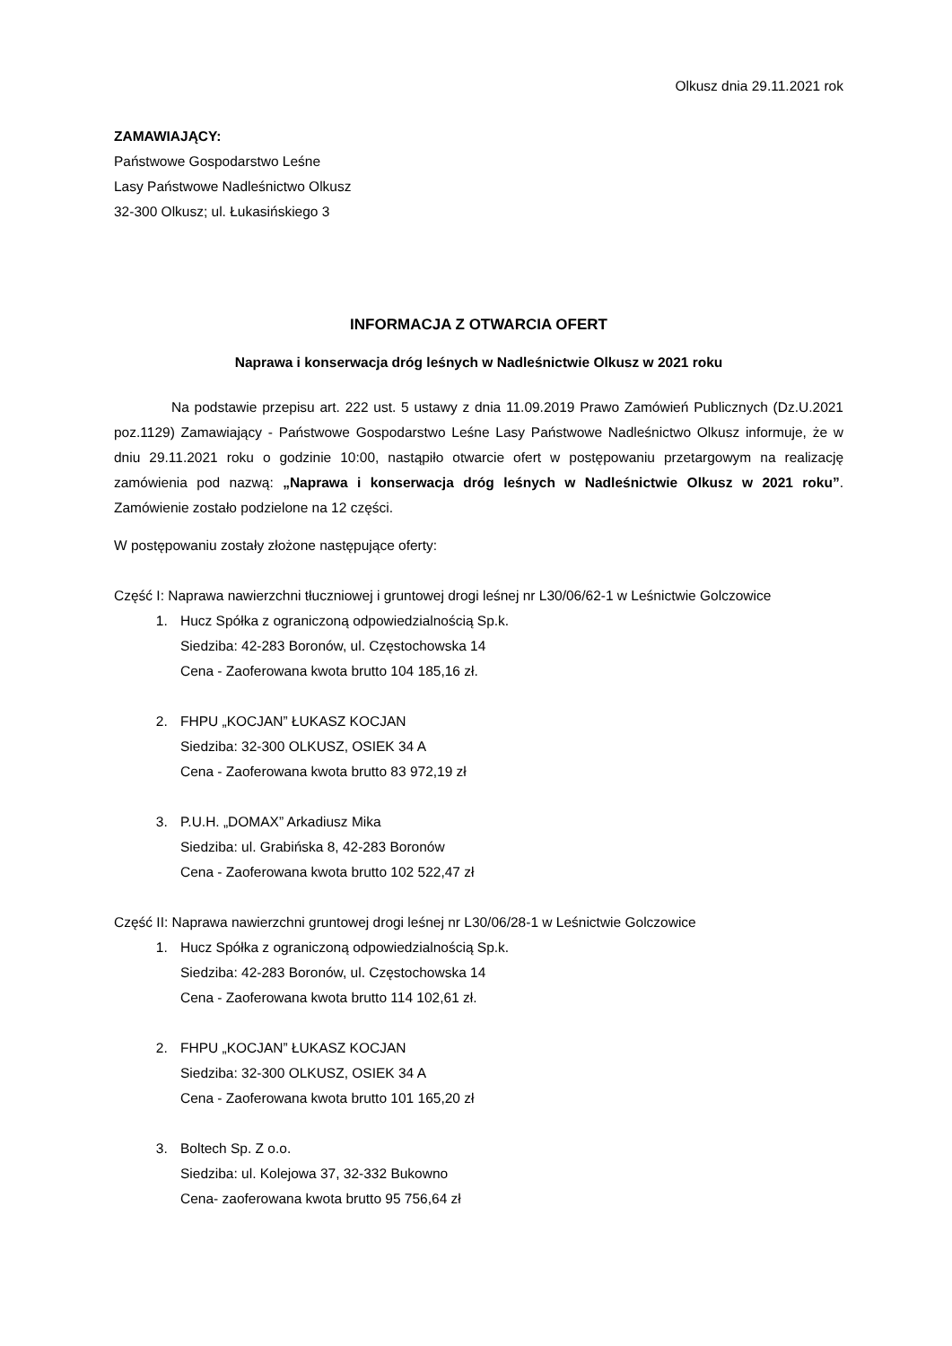Olkusz dnia 29.11.2021 rok
ZAMAWIAJĄCY:
Państwowe Gospodarstwo Leśne
Lasy Państwowe Nadleśnictwo Olkusz
32-300 Olkusz; ul. Łukasińskiego 3
INFORMACJA Z OTWARCIA OFERT
Naprawa i konserwacja dróg leśnych w Nadleśnictwie Olkusz w 2021 roku
Na podstawie przepisu art. 222 ust. 5 ustawy z dnia 11.09.2019 Prawo Zamówień Publicznych (Dz.U.2021 poz.1129) Zamawiający - Państwowe Gospodarstwo Leśne Lasy Państwowe Nadleśnictwo Olkusz informuje, że w dniu 29.11.2021 roku o godzinie 10:00, nastąpiło otwarcie ofert w postępowaniu przetargowym na realizację zamówienia pod nazwą: „Naprawa i konserwacja dróg leśnych w Nadleśnictwie Olkusz w 2021 roku”. Zamówienie zostało podzielone na 12 części.
W postępowaniu zostały złożone następujące oferty:
Część I: Naprawa nawierzchni tłuczniowej i gruntowej drogi leśnej nr L30/06/62-1 w Leśnictwie Golczowice
1. Hucz Spółka z ograniczoną odpowiedzialnością Sp.k.
Siedziba: 42-283 Boronów, ul. Częstochowska 14
Cena - Zaoferowana kwota brutto 104 185,16 zł.
2. FHPU „KOCJAN” ŁUKASZ KOCJAN
Siedziba: 32-300 OLKUSZ, OSIEK 34 A
Cena - Zaoferowana kwota brutto 83 972,19 zł
3. P.U.H. „DOMAX” Arkadiusz Mika
Siedziba: ul. Grabińska 8, 42-283 Boronów
Cena - Zaoferowana kwota brutto 102 522,47 zł
Część II: Naprawa nawierzchni gruntowej drogi leśnej nr L30/06/28-1 w Leśnictwie Golczowice
1. Hucz Spółka z ograniczoną odpowiedzialnością Sp.k.
Siedziba: 42-283 Boronów, ul. Częstochowska 14
Cena - Zaoferowana kwota brutto 114 102,61 zł.
2. FHPU „KOCJAN” ŁUKASZ KOCJAN
Siedziba: 32-300 OLKUSZ, OSIEK 34 A
Cena - Zaoferowana kwota brutto 101 165,20 zł
3. Boltech Sp. Z o.o.
Siedziba: ul. Kolejowa 37, 32-332 Bukowno
Cena- zaoferowana kwota brutto 95 756,64 zł